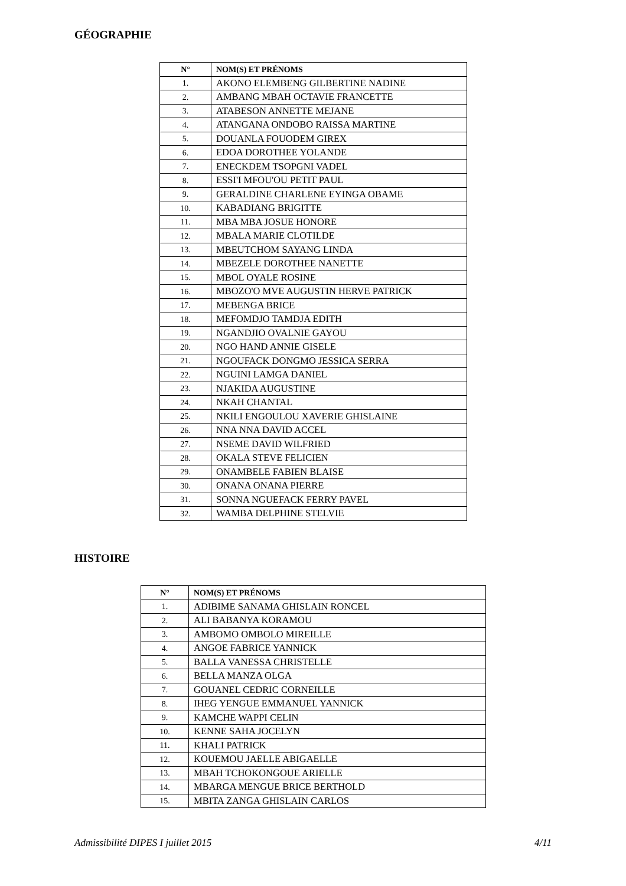GÉOGRAPHIE
| N° | NOM(S) ET PRÉNOMS |
| --- | --- |
| 1. | AKONO ELEMBENG GILBERTINE NADINE |
| 2. | AMBANG MBAH OCTAVIE FRANCETTE |
| 3. | ATABESON ANNETTE MEJANE |
| 4. | ATANGANA ONDOBO RAISSA MARTINE |
| 5. | DOUANLA FOUODEM GIREX |
| 6. | EDOA DOROTHEE YOLANDE |
| 7. | ENECKDEM TSOPGNI VADEL |
| 8. | ESSI'I MFOU'OU PETIT PAUL |
| 9. | GERALDINE CHARLENE EYINGA OBAME |
| 10. | KABADIANG BRIGITTE |
| 11. | MBA MBA JOSUE HONORE |
| 12. | MBALA MARIE CLOTILDE |
| 13. | MBEUTCHOM SAYANG LINDA |
| 14. | MBEZELE DOROTHEE NANETTE |
| 15. | MBOL OYALE ROSINE |
| 16. | MBOZO'O MVE AUGUSTIN HERVE PATRICK |
| 17. | MEBENGA BRICE |
| 18. | MEFOMDJO TAMDJA EDITH |
| 19. | NGANDJIO OVALNIE GAYOU |
| 20. | NGO HAND ANNIE GISELE |
| 21. | NGOUFACK DONGMO JESSICA SERRA |
| 22. | NGUINI LAMGA DANIEL |
| 23. | NJAKIDA AUGUSTINE |
| 24. | NKAH CHANTAL |
| 25. | NKILI ENGOULOU XAVERIE GHISLAINE |
| 26. | NNA NNA DAVID ACCEL |
| 27. | NSEME DAVID WILFRIED |
| 28. | OKALA STEVE FELICIEN |
| 29. | ONAMBELE FABIEN BLAISE |
| 30. | ONANA ONANA PIERRE |
| 31. | SONNA NGUEFACK FERRY PAVEL |
| 32. | WAMBA DELPHINE STELVIE |
HISTOIRE
| N° | NOM(S) ET PRÉNOMS |
| --- | --- |
| 1. | ADIBIME SANAMA GHISLAIN RONCEL |
| 2. | ALI BABANYA KORAMOU |
| 3. | AMBOMO OMBOLO MIREILLE |
| 4. | ANGOE FABRICE YANNICK |
| 5. | BALLA VANESSA CHRISTELLE |
| 6. | BELLA MANZA OLGA |
| 7. | GOUANEL CEDRIC CORNEILLE |
| 8. | IHEG YENGUE EMMANUEL YANNICK |
| 9. | KAMCHE WAPPI CELIN |
| 10. | KENNE SAHA JOCELYN |
| 11. | KHALI PATRICK |
| 12. | KOUEMOU JAELLE ABIGAELLE |
| 13. | MBAH TCHOKONGOUE ARIELLE |
| 14. | MBARGA MENGUE BRICE BERTHOLD |
| 15. | MBITA ZANGA GHISLAIN CARLOS |
Admissibilité DIPES I juillet 2015 4/11